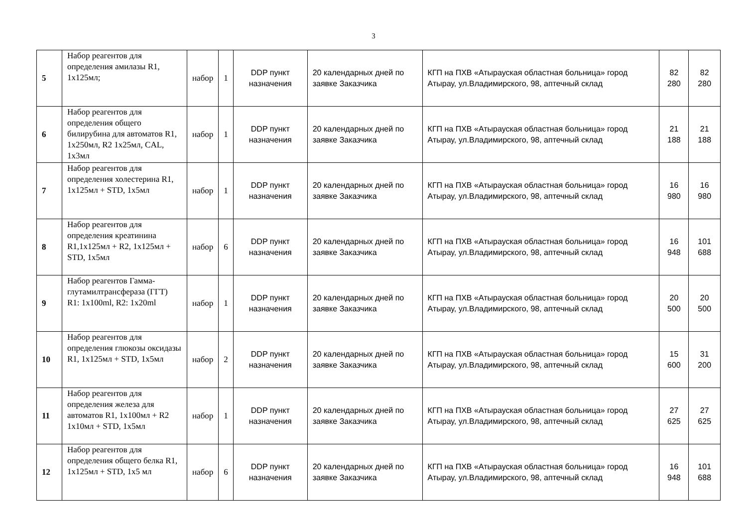3
| 5 | Набор реагентов для определения амилазы R1, 1х125мл; | набор | 1 | DDP пункт назначения | 20 календарных дней по заявке Заказчика | КГП на ПХВ «Атырауская областная больница» город Атырау, ул.Владимирского, 98, аптечный склад | 82 280 | 82 280 |
| 6 | Набор реагентов для определения общего билирубина для автоматов R1, 1х250мл, R2 1х25мл, CAL, 1х3мл | набор | 1 | DDP пункт назначения | 20 календарных дней по заявке Заказчика | КГП на ПХВ «Атырауская областная больница» город Атырау, ул.Владимирского, 98, аптечный склад | 21 188 | 21 188 |
| 7 | Набор реагентов для определения холестерина R1, 1х125мл + STD, 1х5мл | набор | 1 | DDP пункт назначения | 20 календарных дней по заявке Заказчика | КГП на ПХВ «Атырауская областная больница» город Атырау, ул.Владимирского, 98, аптечный склад | 16 980 | 16 980 |
| 8 | Набор реагентов для определения креатинина R1,1х125мл + R2, 1х125мл + STD, 1х5мл | набор | 6 | DDP пункт назначения | 20 календарных дней по заявке Заказчика | КГП на ПХВ «Атырауская областная больница» город Атырау, ул.Владимирского, 98, аптечный склад | 16 948 | 101 688 |
| 9 | Набор реагентов Гамма-глутамилтрансфераза (ГГТ) R1: 1х100ml, R2: 1х20ml | набор | 1 | DDP пункт назначения | 20 календарных дней по заявке Заказчика | КГП на ПХВ «Атырауская областная больница» город Атырау, ул.Владимирского, 98, аптечный склад | 20 500 | 20 500 |
| 10 | Набор реагентов для определения глюкозы оксидазы R1, 1х125мл + STD, 1х5мл | набор | 2 | DDP пункт назначения | 20 календарных дней по заявке Заказчика | КГП на ПХВ «Атырауская областная больница» город Атырау, ул.Владимирского, 98, аптечный склад | 15 600 | 31 200 |
| 11 | Набор реагентов для определения железа для автоматов R1, 1х100мл + R2 1х10мл + STD, 1х5мл | набор | 1 | DDP пункт назначения | 20 календарных дней по заявке Заказчика | КГП на ПХВ «Атырауская областная больница» город Атырау, ул.Владимирского, 98, аптечный склад | 27 625 | 27 625 |
| 12 | Набор реагентов для определения общего белка R1, 1х125мл + STD, 1х5 мл | набор | 6 | DDP пункт назначения | 20 календарных дней по заявке Заказчика | КГП на ПХВ «Атырауская областная больница» город Атырау, ул.Владимирского, 98, аптечный склад | 16 948 | 101 688 |